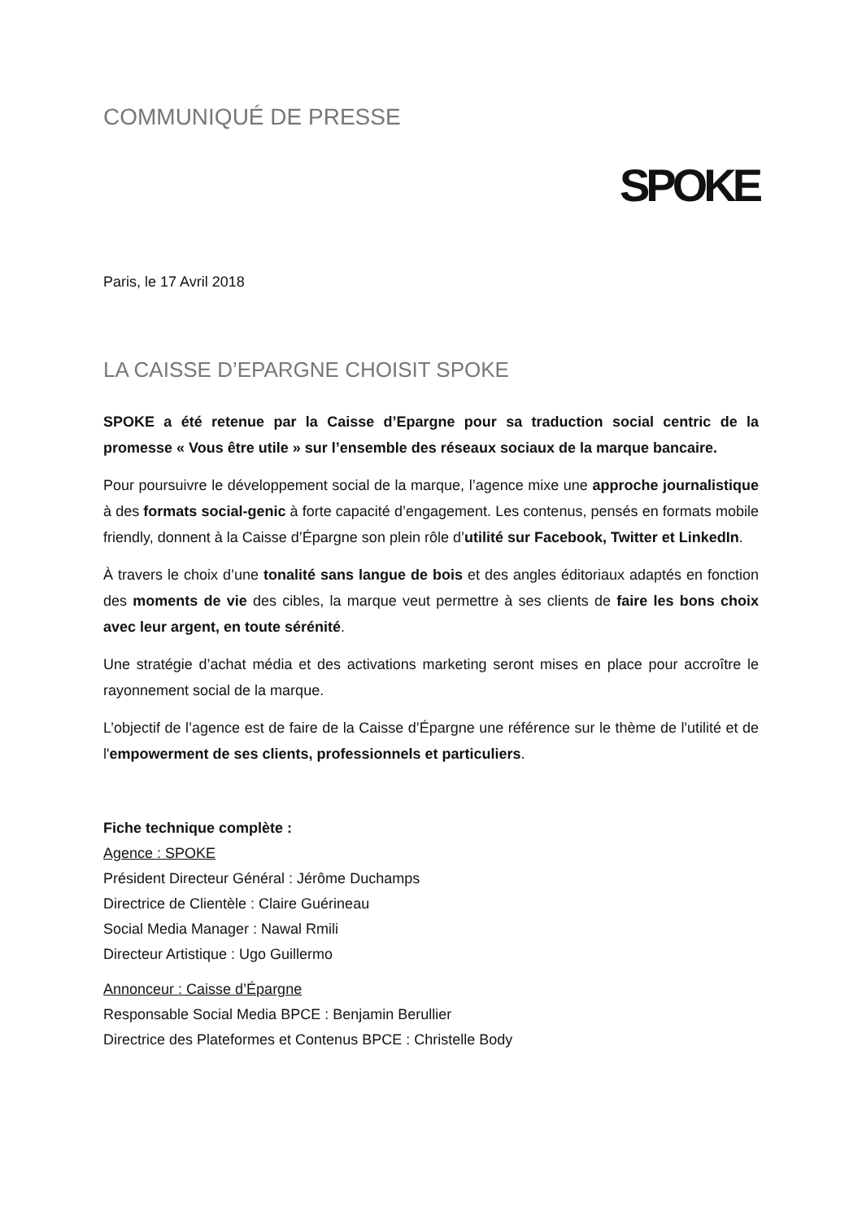COMMUNIQUÉ DE PRESSE
SPOKE
Paris, le 17 Avril 2018
LA CAISSE D’EPARGNE CHOISIT SPOKE
SPOKE a été retenue par la Caisse d’Epargne pour sa traduction social centric de la promesse « Vous être utile » sur l’ensemble des réseaux sociaux de la marque bancaire.
Pour poursuivre le développement social de la marque, l’agence mixe une approche journalistique à des formats social-genic à forte capacité d’engagement. Les contenus, pensés en formats mobile friendly, donnent à la Caisse d’Épargne son plein rôle d’utilité sur Facebook, Twitter et LinkedIn.
À travers le choix d’une tonalité sans langue de bois et des angles éditoriaux adaptés en fonction des moments de vie des cibles, la marque veut permettre à ses clients de faire les bons choix avec leur argent, en toute sérénité.
Une stratégie d’achat média et des activations marketing seront mises en place pour accroître le rayonnement social de la marque.
L’objectif de l’agence est de faire de la Caisse d’Épargne une référence sur le thème de l'utilité et de l'empowerment de ses clients, professionnels et particuliers.
Fiche technique complète :
Agence : SPOKE
Président Directeur Général : Jérôme Duchamps
Directrice de Clientèle : Claire Guérineau
Social Media Manager : Nawal Rmili
Directeur Artistique : Ugo Guillermo
Annonceur : Caisse d’Épargne
Responsable Social Media BPCE : Benjamin Berullier
Directrice des Plateformes et Contenus BPCE : Christelle Body